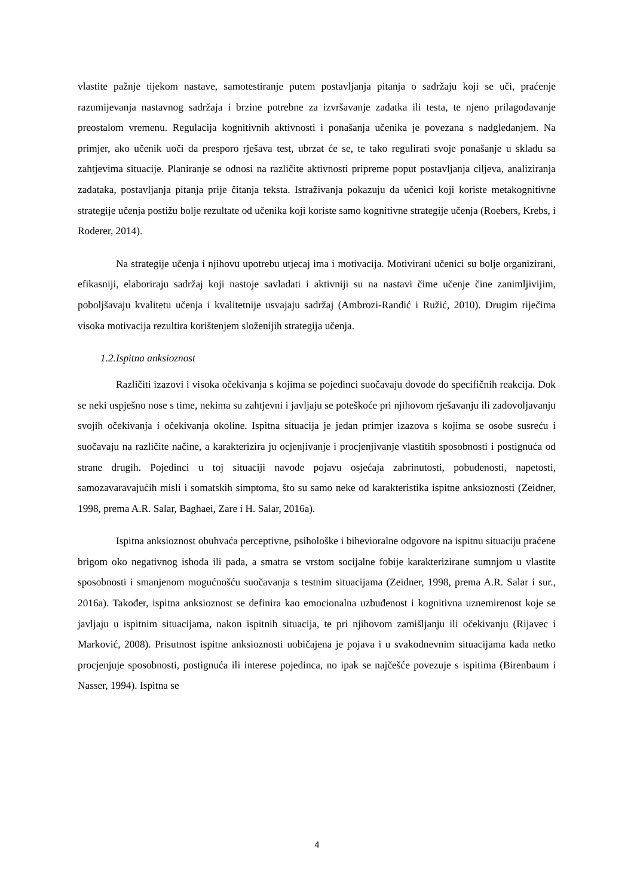vlastite pažnje tijekom nastave, samotestiranje putem postavljanja pitanja o sadržaju koji se uči, praćenje razumijevanja nastavnog sadržaja i brzine potrebne za izvršavanje zadatka ili testa, te njeno prilagođavanje preostalom vremenu. Regulacija kognitivnih aktivnosti i ponašanja učenika je povezana s nadgledanjem. Na primjer, ako učenik uoči da presporo rješava test, ubrzat će se, te tako regulirati svoje ponašanje u skladu sa zahtjevima situacije. Planiranje se odnosi na različite aktivnosti pripreme poput postavljanja ciljeva, analiziranja zadataka, postavljanja pitanja prije čitanja teksta. Istraživanja pokazuju da učenici koji koriste metakognitivne strategije učenja postižu bolje rezultate od učenika koji koriste samo kognitivne strategije učenja (Roebers, Krebs, i Roderer, 2014).
Na strategije učenja i njihovu upotrebu utjecaj ima i motivacija. Motivirani učenici su bolje organizirani, efikasniji, elaboriraju sadržaj koji nastoje savladati i aktivniji su na nastavi čime učenje čine zanimljivijim, poboljšavaju kvalitetu učenja i kvalitetnije usvajaju sadržaj (Ambrozi-Randić i Ružić, 2010). Drugim riječima visoka motivacija rezultira korištenjem složenijih strategija učenja.
1.2.Ispitna anksioznost
Različiti izazovi i visoka očekivanja s kojima se pojedinci suočavaju dovode do specifičnih reakcija. Dok se neki uspješno nose s time, nekima su zahtjevni i javljaju se poteškoće pri njihovom rješavanju ili zadovoljavanju svojih očekivanja i očekivanja okoline. Ispitna situacija je jedan primjer izazova s kojima se osobe susreću i suočavaju na različite načine, a karakterizira ju ocjenjivanje i procjenjivanje vlastitih sposobnosti i postignuća od strane drugih. Pojedinci u toj situaciji navode pojavu osjećaja zabrinutosti, pobuđenosti, napetosti, samozavaravajućih misli i somatskih simptoma, što su samo neke od karakteristika ispitne anksioznosti (Zeidner, 1998, prema A.R. Salar, Baghaei, Zare i H. Salar, 2016a).
Ispitna anksioznost obuhvaća perceptivne, psihološke i bihevioralne odgovore na ispitnu situaciju praćene brigom oko negativnog ishoda ili pada, a smatra se vrstom socijalne fobije karakterizirane sumnjom u vlastite sposobnosti i smanjenom mogućnošću suočavanja s testnim situacijama (Zeidner, 1998, prema A.R. Salar i sur., 2016a). Također, ispitna anksioznost se definira kao emocionalna uzbuđenost i kognitivna uznemirenost koje se javljaju u ispitnim situacijama, nakon ispitnih situacija, te pri njihovom zamišljanju ili očekivanju (Rijavec i Marković, 2008). Prisutnost ispitne anksioznosti uobičajena je pojava i u svakodnevnim situacijama kada netko procjenjuje sposobnosti, postignuća ili interese pojedinca, no ipak se najčešće povezuje s ispitima (Birenbaum i Nasser, 1994). Ispitna se
4